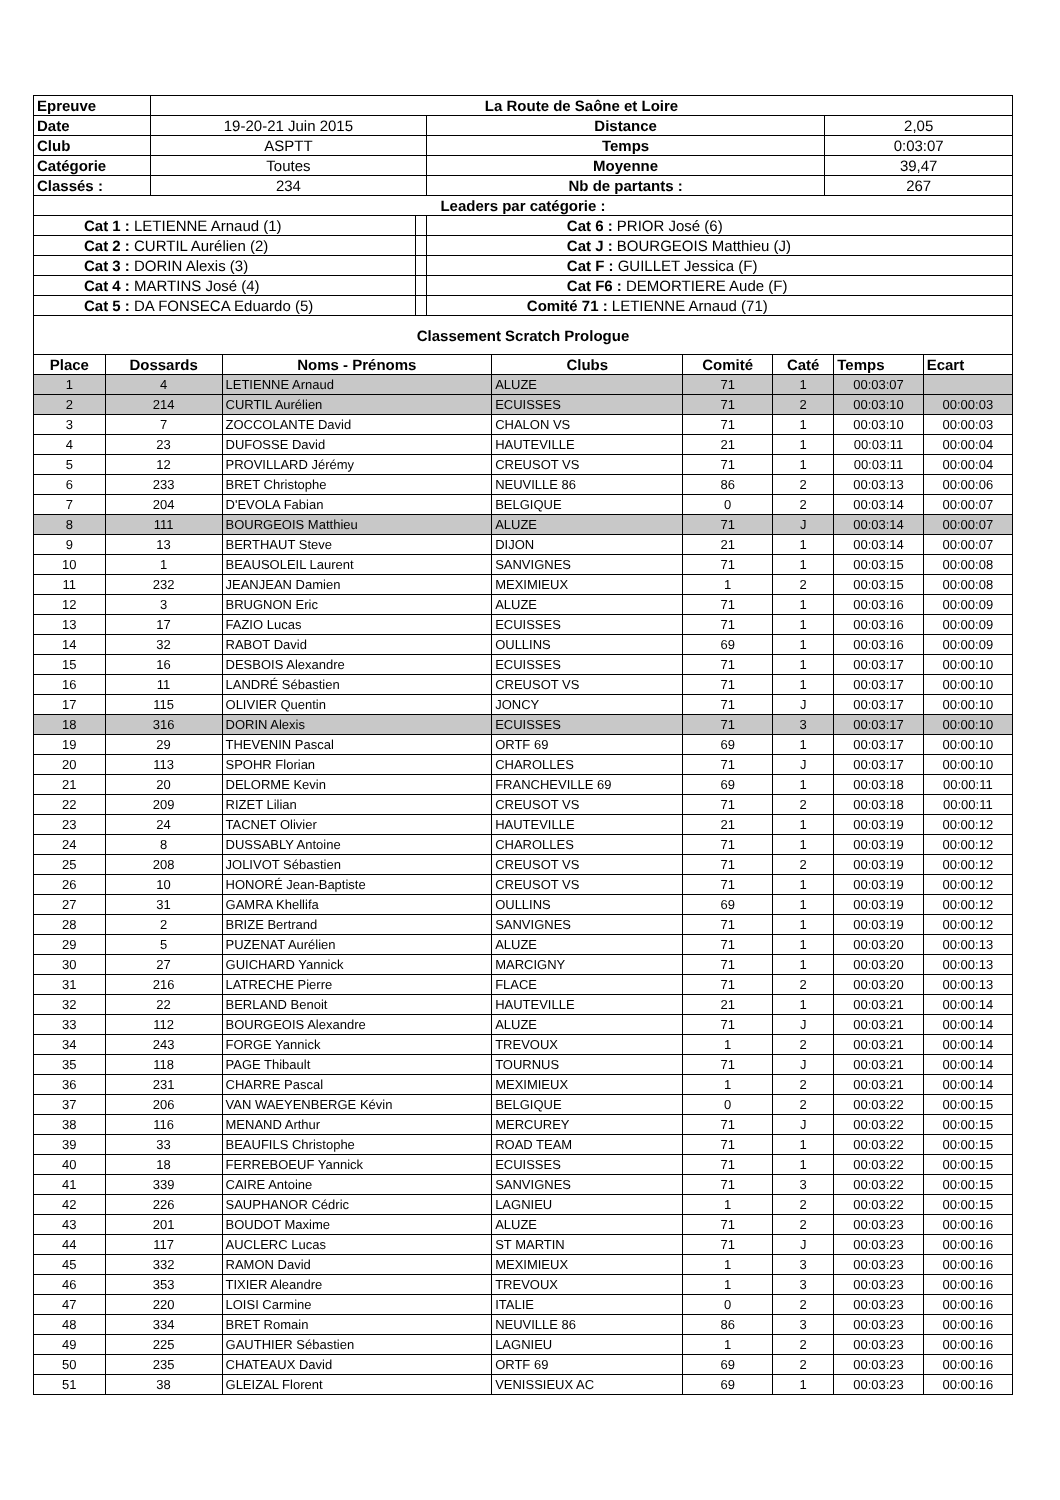| Epreuve | La Route de Saône et Loire | | | |
| Date | 19-20-21 Juin 2015 | | Distance | 2,05 |
| Club | ASPTT | | Temps | 0:03:07 |
| Catégorie | Toutes | | Moyenne | 39,47 |
| Classés : | 234 | | Nb de partants : | 267 |
| Leaders par catégorie : | | | | |
| Cat 1 : LETIENNE Arnaud (1) | | | Cat 6 : PRIOR José (6) | |
| Cat 2 : CURTIL Aurélien (2) | | | Cat J : BOURGEOIS Matthieu (J) | |
| Cat 3 : DORIN Alexis (3) | | | Cat F : GUILLET Jessica (F) | |
| Cat 4 : MARTINS José (4) | | | Cat F6 : DEMORTIERE Aude (F) | |
| Cat 5 : DA FONSECA Eduardo (5) | | | Comité 71 : LETIENNE Arnaud (71) | |
| Classement Scratch Prologue | | | | |
| Place | Dossards | Noms - Prénoms | Clubs | Comité | Caté | Temps | Ecart |
| --- | --- | --- | --- | --- | --- | --- | --- |
| 1 | 4 | LETIENNE Arnaud | ALUZE | 71 | 1 | 00:03:07 | |
| 2 | 214 | CURTIL Aurélien | ECUISSES | 71 | 2 | 00:03:10 | 00:00:03 |
| 3 | 7 | ZOCCOLANTE David | CHALON VS | 71 | 1 | 00:03:10 | 00:00:03 |
| 4 | 23 | DUFOSSE David | HAUTEVILLE | 21 | 1 | 00:03:11 | 00:00:04 |
| 5 | 12 | PROVILLARD Jérémy | CREUSOT VS | 71 | 1 | 00:03:11 | 00:00:04 |
| 6 | 233 | BRET Christophe | NEUVILLE 86 | 86 | 2 | 00:03:13 | 00:00:06 |
| 7 | 204 | D'EVOLA Fabian | BELGIQUE | 0 | 2 | 00:03:14 | 00:00:07 |
| 8 | 111 | BOURGEOIS Matthieu | ALUZE | 71 | J | 00:03:14 | 00:00:07 |
| 9 | 13 | BERTHAUT Steve | DIJON | 21 | 1 | 00:03:14 | 00:00:07 |
| 10 | 1 | BEAUSOLEIL Laurent | SANVIGNES | 71 | 1 | 00:03:15 | 00:00:08 |
| 11 | 232 | JEANJEAN Damien | MEXIMIEUX | 1 | 2 | 00:03:15 | 00:00:08 |
| 12 | 3 | BRUGNON Eric | ALUZE | 71 | 1 | 00:03:16 | 00:00:09 |
| 13 | 17 | FAZIO Lucas | ECUISSES | 71 | 1 | 00:03:16 | 00:00:09 |
| 14 | 32 | RABOT David | OULLINS | 69 | 1 | 00:03:16 | 00:00:09 |
| 15 | 16 | DESBOIS Alexandre | ECUISSES | 71 | 1 | 00:03:17 | 00:00:10 |
| 16 | 11 | LANDRÉ Sébastien | CREUSOT VS | 71 | 1 | 00:03:17 | 00:00:10 |
| 17 | 115 | OLIVIER Quentin | JONCY | 71 | J | 00:03:17 | 00:00:10 |
| 18 | 316 | DORIN Alexis | ECUISSES | 71 | 3 | 00:03:17 | 00:00:10 |
| 19 | 29 | THEVENIN Pascal | ORTF 69 | 69 | 1 | 00:03:17 | 00:00:10 |
| 20 | 113 | SPOHR Florian | CHAROLLES | 71 | J | 00:03:17 | 00:00:10 |
| 21 | 20 | DELORME Kevin | FRANCHEVILLE 69 | 69 | 1 | 00:03:18 | 00:00:11 |
| 22 | 209 | RIZET Lilian | CREUSOT VS | 71 | 2 | 00:03:18 | 00:00:11 |
| 23 | 24 | TACNET Olivier | HAUTEVILLE | 21 | 1 | 00:03:19 | 00:00:12 |
| 24 | 8 | DUSSABLY Antoine | CHAROLLES | 71 | 1 | 00:03:19 | 00:00:12 |
| 25 | 208 | JOLIVOT Sébastien | CREUSOT VS | 71 | 2 | 00:03:19 | 00:00:12 |
| 26 | 10 | HONORÉ Jean-Baptiste | CREUSOT VS | 71 | 1 | 00:03:19 | 00:00:12 |
| 27 | 31 | GAMRA Khellifa | OULLINS | 69 | 1 | 00:03:19 | 00:00:12 |
| 28 | 2 | BRIZE Bertrand | SANVIGNES | 71 | 1 | 00:03:19 | 00:00:12 |
| 29 | 5 | PUZENAT Aurélien | ALUZE | 71 | 1 | 00:03:20 | 00:00:13 |
| 30 | 27 | GUICHARD Yannick | MARCIGNY | 71 | 1 | 00:03:20 | 00:00:13 |
| 31 | 216 | LATRECHE Pierre | FLACE | 71 | 2 | 00:03:20 | 00:00:13 |
| 32 | 22 | BERLAND Benoit | HAUTEVILLE | 21 | 1 | 00:03:21 | 00:00:14 |
| 33 | 112 | BOURGEOIS Alexandre | ALUZE | 71 | J | 00:03:21 | 00:00:14 |
| 34 | 243 | FORGE Yannick | TREVOUX | 1 | 2 | 00:03:21 | 00:00:14 |
| 35 | 118 | PAGE Thibault | TOURNUS | 71 | J | 00:03:21 | 00:00:14 |
| 36 | 231 | CHARRE Pascal | MEXIMIEUX | 1 | 2 | 00:03:21 | 00:00:14 |
| 37 | 206 | VAN WAEYENBERGE Kévin | BELGIQUE | 0 | 2 | 00:03:22 | 00:00:15 |
| 38 | 116 | MENAND Arthur | MERCUREY | 71 | J | 00:03:22 | 00:00:15 |
| 39 | 33 | BEAUFILS Christophe | ROAD TEAM | 71 | 1 | 00:03:22 | 00:00:15 |
| 40 | 18 | FERREBOEUF Yannick | ECUISSES | 71 | 1 | 00:03:22 | 00:00:15 |
| 41 | 339 | CAIRE Antoine | SANVIGNES | 71 | 3 | 00:03:22 | 00:00:15 |
| 42 | 226 | SAUPHANOR Cédric | LAGNIEU | 1 | 2 | 00:03:22 | 00:00:15 |
| 43 | 201 | BOUDOT Maxime | ALUZE | 71 | 2 | 00:03:23 | 00:00:16 |
| 44 | 117 | AUCLERC Lucas | ST MARTIN | 71 | J | 00:03:23 | 00:00:16 |
| 45 | 332 | RAMON David | MEXIMIEUX | 1 | 3 | 00:03:23 | 00:00:16 |
| 46 | 353 | TIXIER Aleandre | TREVOUX | 1 | 3 | 00:03:23 | 00:00:16 |
| 47 | 220 | LOISI Carmine | ITALIE | 0 | 2 | 00:03:23 | 00:00:16 |
| 48 | 334 | BRET Romain | NEUVILLE 86 | 86 | 3 | 00:03:23 | 00:00:16 |
| 49 | 225 | GAUTHIER Sébastien | LAGNIEU | 1 | 2 | 00:03:23 | 00:00:16 |
| 50 | 235 | CHATEAUX David | ORTF 69 | 69 | 2 | 00:03:23 | 00:00:16 |
| 51 | 38 | GLEIZAL Florent | VENISSIEUX AC | 69 | 1 | 00:03:23 | 00:00:16 |